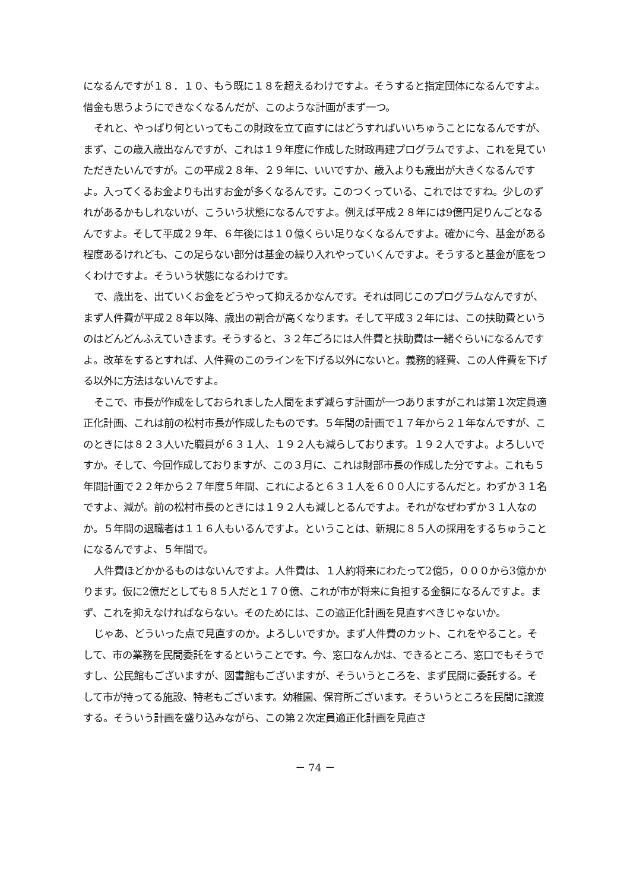になるんですが１８．１０、もう既に１８を超えるわけですよ。そうすると指定団体になるんですよ。借金も思うようにできなくなるんだが、このような計画がまず一つ。
それと、やっぱり何といってもこの財政を立て直すにはどうすればいいちゅうことになるんですが、まず、この歳入歳出なんですが、これは１９年度に作成した財政再建プログラムですよ、これを見ていただきたいんですが。この平成２８年、２９年に、いいですか、歳入よりも歳出が大きくなるんですよ。入ってくるお金よりも出すお金が多くなるんです。このつくっている、これではですね。少しのずれがあるかもしれないが、こういう状態になるんですよ。例えば平成２８年には9億円足りんごとなるんですよ。そして平成２９年、６年後には１０億くらい足りなくなるんですよ。確かに今、基金がある程度あるけれども、この足らない部分は基金の繰り入れやっていくんですよ。そうすると基金が底をつくわけですよ。そういう状態になるわけです。
で、歳出を、出ていくお金をどうやって抑えるかなんです。それは同じこのプログラムなんですが、まず人件費が平成２８年以降、歳出の割合が高くなります。そして平成３２年には、この扶助費というのはどんどんふえていきます。そうすると、３２年ごろには人件費と扶助費は一緒ぐらいになるんですよ。改革をするとすれば、人件費のこのラインを下げる以外にないと。義務的経費、この人件費を下げる以外に方法はないんですよ。
そこで、市長が作成をしておられました人間をまず減らす計画が一つありますがこれは第１次定員適正化計画、これは前の松村市長が作成したものです。５年間の計画で１７年から２１年なんですが、このときには８２３人いた職員が６３１人、１９２人も減らしております。１９２人ですよ。よろしいですか。そして、今回作成しておりますが、この３月に、これは財部市長の作成した分ですよ。これも５年間計画で２２年から２７年度５年間、これによると６３１人を６００人にするんだと。わずか３１名ですよ、減が。前の松村市長のときには１９２人も減しとるんですよ。それがなぜわずか３１人なのか。５年間の退職者は１１６人もいるんですよ。ということは、新規に８５人の採用をするちゅうことになるんですよ、５年間で。
人件費ほどかかるものはないんですよ。人件費は、１人約将来にわたって2億5，０００から3億かかります。仮に2億だとしても８５人だと１７０億、これが市が将来に負担する金額になるんですよ。まず、これを抑えなければならない。そのためには、この適正化計画を見直すべきじゃないか。
じゃあ、どういった点で見直すのか。よろしいですか。まず人件費のカット、これをやること。そして、市の業務を民間委託をするということです。今、窓口なんかは、できるところ、窓口でもそうですし、公民館もございますが、図書館もございますが、そういうところを、まず民間に委託する。そして市が持ってる施設、特老もございます。幼稚園、保育所ございます。そういうところを民間に譲渡する。そういう計画を盛り込みながら、この第２次定員適正化計画を見直さ
－ 74 －